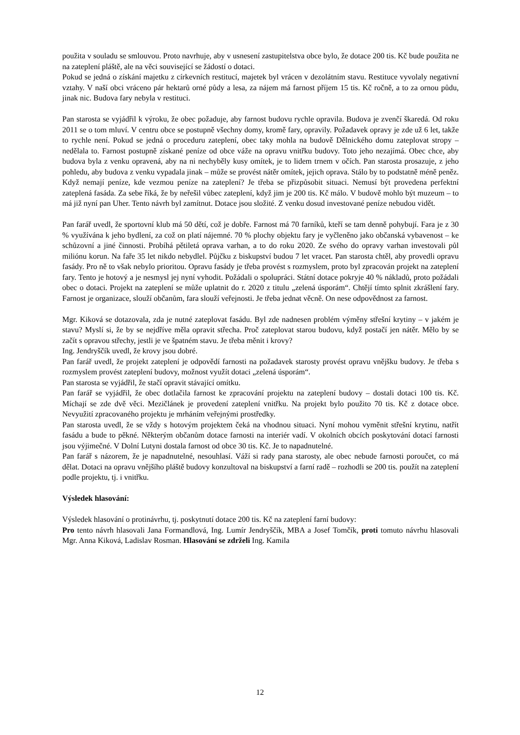použita v souladu se smlouvou. Proto navrhuje, aby v usnesení zastupitelstva obce bylo, že dotace 200 tis. Kč bude použita ne na zateplení pláště, ale na věci související se žádostí o dotaci.
Pokud se jedná o získání majetku z církevních restitucí, majetek byl vrácen v dezolátním stavu. Restituce vyvolaly negativní vztahy. V naší obci vráceno pár hektarů orné půdy a lesa, za nájem má farnost příjem 15 tis. Kč ročně, a to za ornou půdu, jinak nic. Budova fary nebyla v restituci.
Pan starosta se vyjádřil k výroku, že obec požaduje, aby farnost budovu rychle opravila. Budova je zvenčí škaredá. Od roku 2011 se o tom mluví. V centru obce se postupně všechny domy, kromě fary, opravily. Požadavek opravy je zde už 6 let, takže to rychle není. Pokud se jedná o proceduru zateplení, obec taky mohla na budově Dělnického domu zateplovat stropy – nedělala to. Farnost postupně získané peníze od obce váže na opravu vnitřku budovy. Toto jeho nezajímá. Obec chce, aby budova byla z venku opravená, aby na ni nechyběly kusy omítek, je to lidem trnem v očích. Pan starosta prosazuje, z jeho pohledu, aby budova z venku vypadala jinak – může se provést nátěr omítek, jejich oprava. Stálo by to podstatně méně peněz. Když nemají peníze, kde vezmou peníze na zateplení? Je třeba se přizpůsobit situaci. Nemusí být provedena perfektní zateplená fasáda. Za sebe říká, že by neřešil vůbec zateplení, když jim je 200 tis. Kč málo. V budově mohlo být muzeum – to má již nyní pan Uher. Tento návrh byl zamítnut. Dotace jsou složité. Z venku dosud investované peníze nebudou vidět.
Pan farář uvedl, že sportovní klub má 50 dětí, což je dobře. Farnost má 70 farníků, kteří se tam denně pohybují. Fara je z 30 % využívána k jeho bydlení, za což on platí nájemné. 70 % plochy objektu fary je vyčleněno jako občanská vybavenost – ke schůzovní a jiné činnosti. Probíhá pětiletá oprava varhan, a to do roku 2020. Ze svého do opravy varhan investovali půl miliónu korun. Na faře 35 let nikdo nebydlel. Půjčku z biskupství budou 7 let vracet. Pan starosta chtěl, aby provedli opravu fasády. Pro ně to však nebylo prioritou. Opravu fasády je třeba provést s rozmyslem, proto byl zpracován projekt na zateplení fary. Tento je hotový a je nesmysl jej nyní vyhodit. Požádali o spolupráci. Státní dotace pokryje 40 % nákladů, proto požádali obec o dotaci. Projekt na zateplení se může uplatnit do r. 2020 z titulu „zelená úsporám“. Chtějí tímto splnit zkrášlení fary. Farnost je organizace, slouží občanům, fara slouží veřejnosti. Je třeba jednat věcně. On nese odpovědnost za farnost.
Mgr. Kiková se dotazovala, zda je nutné zateplovat fasádu. Byl zde nadnesen problém výměny střešní krytiny – v jakém je stavu? Myslí si, že by se nejdříve měla opravit střecha. Proč zateplovat starou budovu, když postačí jen nátěr. Mělo by se začít s opravou střechy, jestli je ve špatném stavu. Je třeba měnit i krovy?
Ing. Jendryščík uvedl, že krovy jsou dobré.
Pan farář uvedl, že projekt zateplení je odpovědí farnosti na požadavek starosty provést opravu vnějšku budovy. Je třeba s rozmyslem provést zateplení budovy, možnost využít dotaci „zelená úsporám“.
Pan starosta se vyjádřil, že stačí opravit stávající omítku.
Pan farář se vyjádřil, že obec dotlačila farnost ke zpracování projektu na zateplení budovy – dostali dotaci 100 tis. Kč. Míchají se zde dvě věci. Mezičlánek je provedení zateplení vnitřku. Na projekt bylo použito 70 tis. Kč z dotace obce. Nevyužití zpracovaného projektu je mrháním veřejnými prostředky.
Pan starosta uvedl, že se vždy s hotovým projektem čeká na vhodnou situaci. Nyní mohou vyměnit střešní krytinu, natřít fasádu a bude to pěkné. Některým občanům dotace farnosti na interiér vadí. V okolních obcích poskytování dotací farnosti jsou výjimečné. V Dolní Lutyni dostala farnost od obce 30 tis. Kč. Je to napadnutelné.
Pan farář s názorem, že je napadnutelné, nesouhlasí. Váží si rady pana starosty, ale obec nebude farnosti poroučet, co má dělat. Dotaci na opravu vnějšího pláště budovy konzultoval na biskupství a farní radě – rozhodli se 200 tis. použít na zateplení podle projektu, tj. i vnitřku.
Výsledek hlasování:
Výsledek hlasování o protinávrhu, tj. poskytnutí dotace 200 tis. Kč na zateplení farní budovy:
Pro tento návrh hlasovali Jana Formandlová, Ing. Lumír Jendryščík, MBA a Josef Tomčík, proti tomuto návrhu hlasovali Mgr. Anna Kiková, Ladislav Rosman. Hlasování se zdrželi Ing. Kamila
12